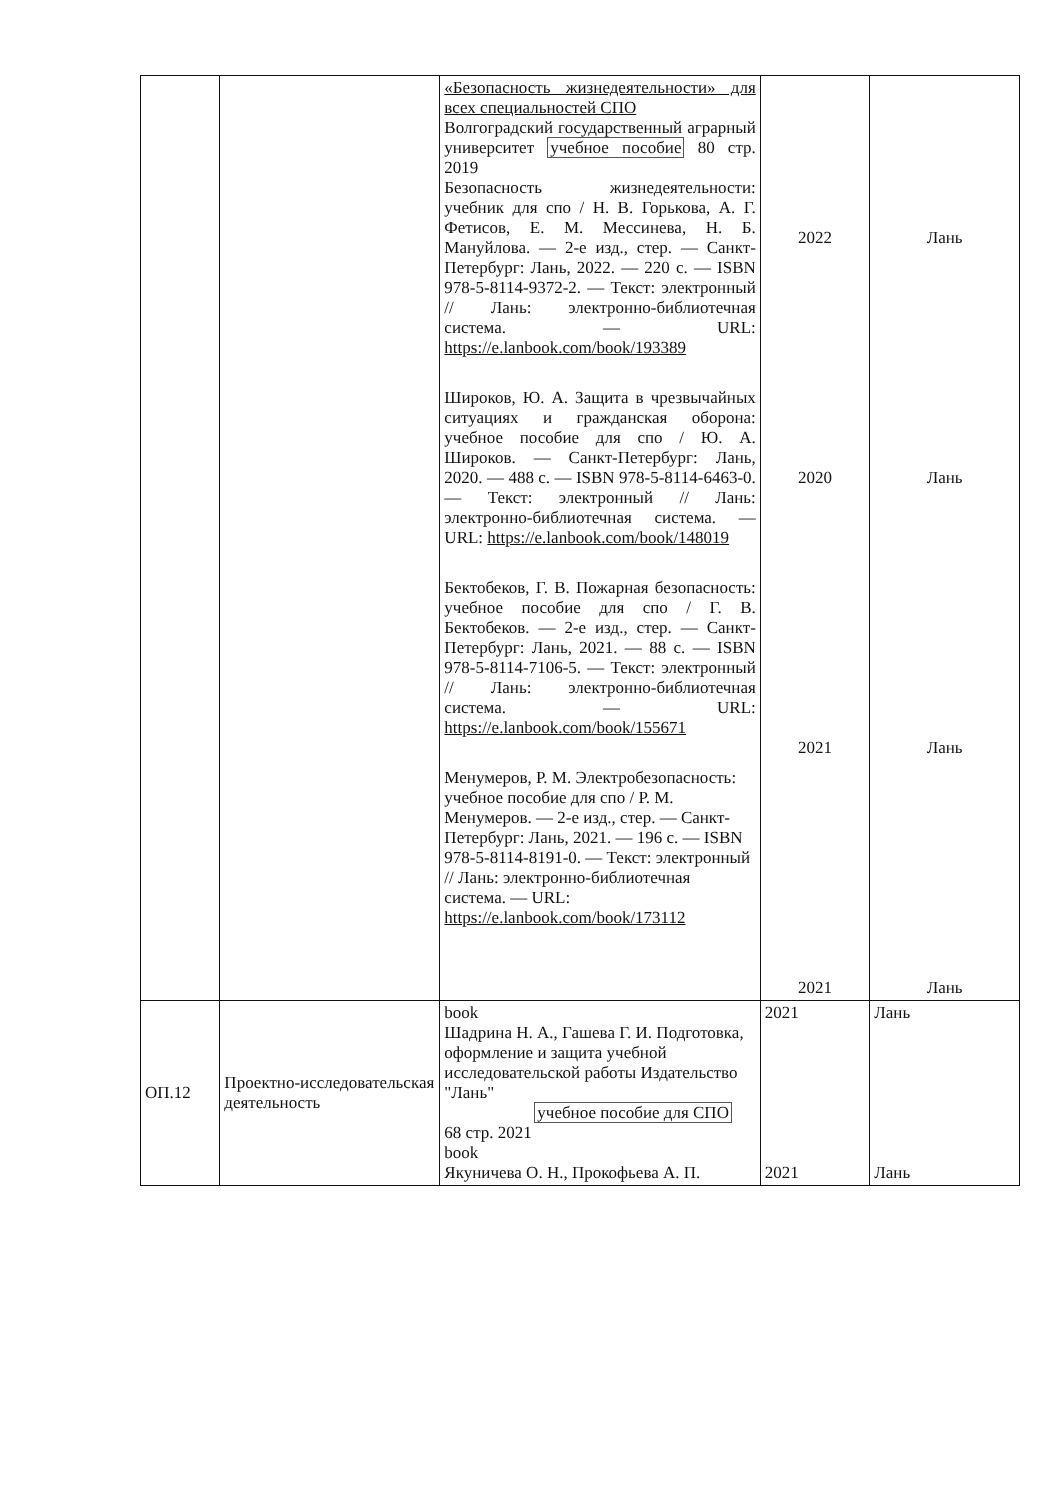| | | «Безопасность жизнедеятельности» для всех специальностей СПО Волгоградский государственный аграрный университет учебное пособие 80 стр. 2019 Безопасность жизнедеятельности: учебник для спо / Н. В. Горькова, А. Г. Фетисов, Е. М. Мессинева, Н. Б. Мануйлова. — 2-е изд., стер. — Санкт-Петербург: Лань, 2022. — 220 с. — ISBN 978-5-8114-9372-2. — Текст: электронный // Лань: электронно-библиотечная система. — URL: https://e.lanbook.com/book/193389 Широков, Ю. А. Защита в чрезвычайных ситуациях и гражданская оборона: учебное пособие для спо / Ю. А. Широков. — Санкт-Петербург: Лань, 2020. — 488 с. — ISBN 978-5-8114-6463-0. — Текст: электронный // Лань: электронно-библиотечная система. — URL: https://e.lanbook.com/book/148019 Бектобеков, Г. В. Пожарная безопасность: учебное пособие для спо / Г. В. Бектобеков. — 2-е изд., стер. — Санкт-Петербург: Лань, 2021. — 88 с. — ISBN 978-5-8114-7106-5. — Текст: электронный // Лань: электронно-библиотечная система. — URL: https://e.lanbook.com/book/155671 Менумеров, Р. М. Электробезопасность: учебное пособие для спо / Р. М. Менумеров. — 2-е изд., стер. — Санкт-Петербург: Лань, 2021. — 196 с. — ISBN 978-5-8114-8191-0. — Текст: электронный // Лань: электронно-библиотечная система. — URL: https://e.lanbook.com/book/173112 | 2022 2020 2021 2021 | Лань Лань Лань Лань |
| ОП.12 | Проектно-исследовательская деятельность | book Шадрина Н. А., Гашева Г. И. Подготовка, оформление и защита учебной исследовательской работы Издательство "Лань" учебное пособие для СПО 68 стр. 2021 book Якуничева О. Н., Прокофьева А. П. | 2021 2021 | Лань Лань |